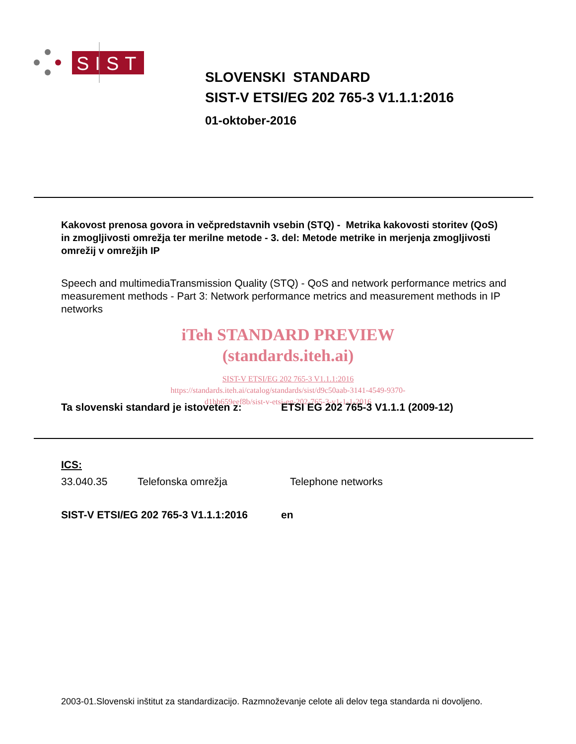SIST
SLOVENSKI STANDARD
SIST-V ETSI/EG 202 765-3 V1.1.1:2016
01-oktober-2016
Kakovost prenosa govora in večpredstavnih vsebin (STQ) - Metrika kakovosti storitev (QoS) in zmogljivosti omrežja ter merilne metode - 3. del: Metode metrike in merjenja zmogljivosti omrežij v omrežjih IP
Speech and multimediaTransmission Quality (STQ) - QoS and network performance metrics and measurement methods - Part 3: Network performance metrics and measurement methods in IP networks
iTeh STANDARD PREVIEW
(standards.iteh.ai)
SIST-V ETSI/EG 202 765-3 V1.1.1:2016
https://standards.iteh.ai/catalog/standards/sist/d9c50aab-3141-4549-9370-
d1bb659eef8b/sist-v-etsi-eg-202-765-3-v1-1-1-2016
Ta slovenski standard je istoveten z: ETSI EG 202 765-3 V1.1.1 (2009-12)
ICS:
33.040.35 Telefonska omrežja Telephone networks
SIST-V ETSI/EG 202 765-3 V1.1.1:2016 en
2003-01.Slovenski inštitut za standardizacijo. Razmnoževanje celote ali delov tega standarda ni dovoljeno.